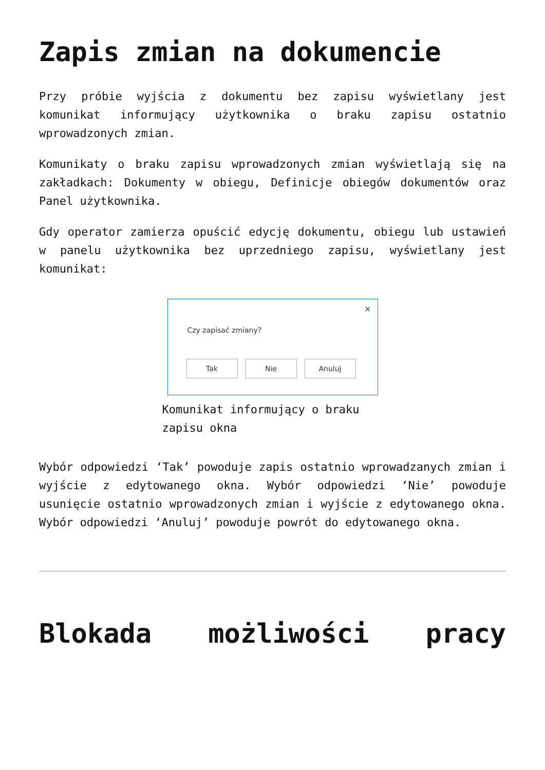Zapis zmian na dokumencie
Przy próbie wyjścia z dokumentu bez zapisu wyświetlany jest komunikat informujący użytkownika o braku zapisu ostatnio wprowadzonych zmian.
Komunikaty o braku zapisu wprowadzonych zmian wyświetlają się na zakładkach: Dokumenty w obiegu, Definicje obiegów dokumentów oraz Panel użytkownika.
Gdy operator zamierza opuścić edycję dokumentu, obiegu lub ustawień w panelu użytkownika bez uprzedniego zapisu, wyświetlany jest komunikat:
✕
Czy zapisać zmiany?
Tak Nie Anuluj
Komunikat informujący o braku zapisu okna
Wybór odpowiedzi ‘Tak’ powoduje zapis ostatnio wprowadzanych zmian i wyjście z edytowanego okna. Wybór odpowiedzi ‘Nie’ powoduje usunięcie ostatnio wprowadzonych zmian i wyjście z edytowanego okna. Wybór odpowiedzi ‘Anuluj’ powoduje powrót do edytowanego okna.
Blokada możliwości pracy